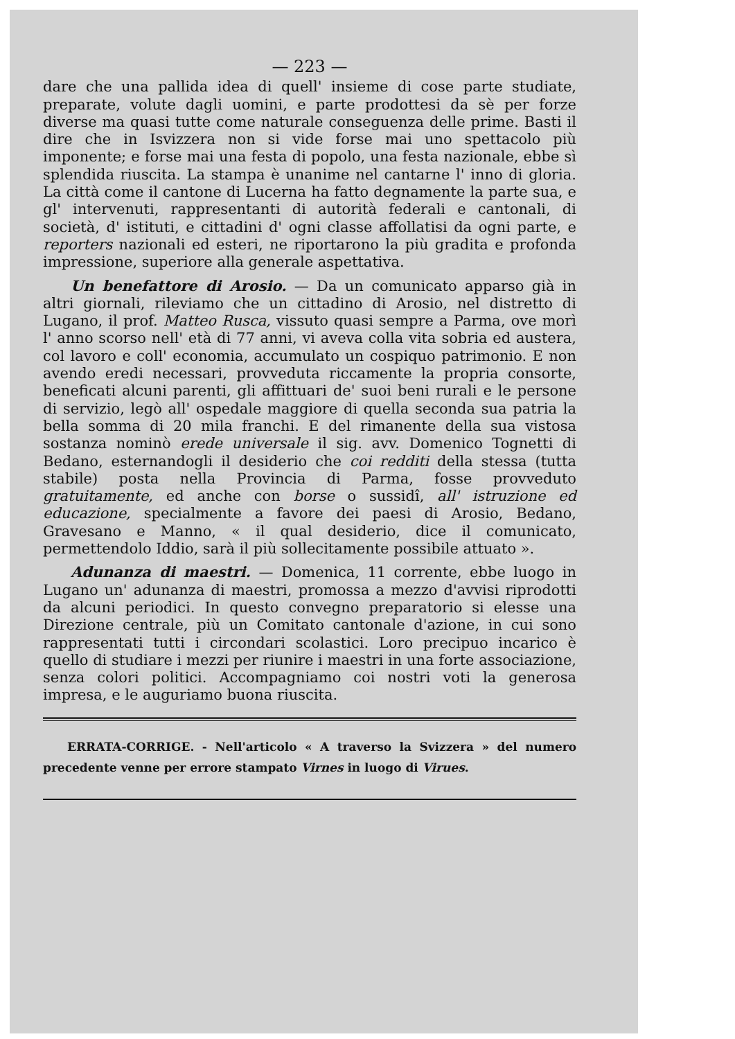— 223 —
dare che una pallida idea di quell' insieme di cose parte studiate, preparate, volute dagli uomini, e parte prodottesi da sè per forze diverse ma quasi tutte come naturale conseguenza delle prime. Basti il dire che in Isvizzera non si vide forse mai uno spettacolo più imponente; e forse mai una festa di popolo, una festa nazionale, ebbe sì splendida riuscita. La stampa è unanime nel cantarne l' inno di gloria. La città come il cantone di Lucerna ha fatto degnamente la parte sua, e gl' intervenuti, rappresentanti di autorità federali e cantonali, di società, d' istituti, e cittadini d' ogni classe affollatisi da ogni parte, e reporters nazionali ed esteri, ne riportarono la più gradita e profonda impressione, superiore alla generale aspettativa.
Un benefattore di Arosio. — Da un comunicato apparso già in altri giornali, rileviamo che un cittadino di Arosio, nel distretto di Lugano, il prof. Matteo Rusca, vissuto quasi sempre a Parma, ove morì l' anno scorso nell' età di 77 anni, vi aveva colla vita sobria ed austera, col lavoro e coll' economia, accumulato un cospiquo patrimonio. E non avendo eredi necessari, provveduta riccamente la propria consorte, beneficati alcuni parenti, gli affittuari de' suoi beni rurali e le persone di servizio, legò all' ospedale maggiore di quella seconda sua patria la bella somma di 20 mila franchi. E del rimanente della sua vistosa sostanza nominò erede universale il sig. avv. Domenico Tognetti di Bedano, esternandogli il desiderio che coi redditi della stessa (tutta stabile) posta nella Provincia di Parma, fosse provveduto gratuitamente, ed anche con borse o sussidî, all' istruzione ed educazione, specialmente a favore dei paesi di Arosio, Bedano, Gravesano e Manno, « il qual desiderio, dice il comunicato, permettendolo Iddio, sarà il più sollecitamente possibile attuato ».
Adunanza di maestri. — Domenica, 11 corrente, ebbe luogo in Lugano un' adunanza di maestri, promossa a mezzo d'avvisi riprodotti da alcuni periodici. In questo convegno preparatorio si elesse una Direzione centrale, più un Comitato cantonale d'azione, in cui sono rappresentati tutti i circondari scolastici. Loro precipuo incarico è quello di studiare i mezzi per riunire i maestri in una forte associazione, senza colori politici. Accompagniamo coi nostri voti la generosa impresa, e le auguriamo buona riuscita.
ERRATA-CORRIGE. - Nell'articolo « A traverso la Svizzera » del numero precedente venne per errore stampato Virnes in luogo di Virues.